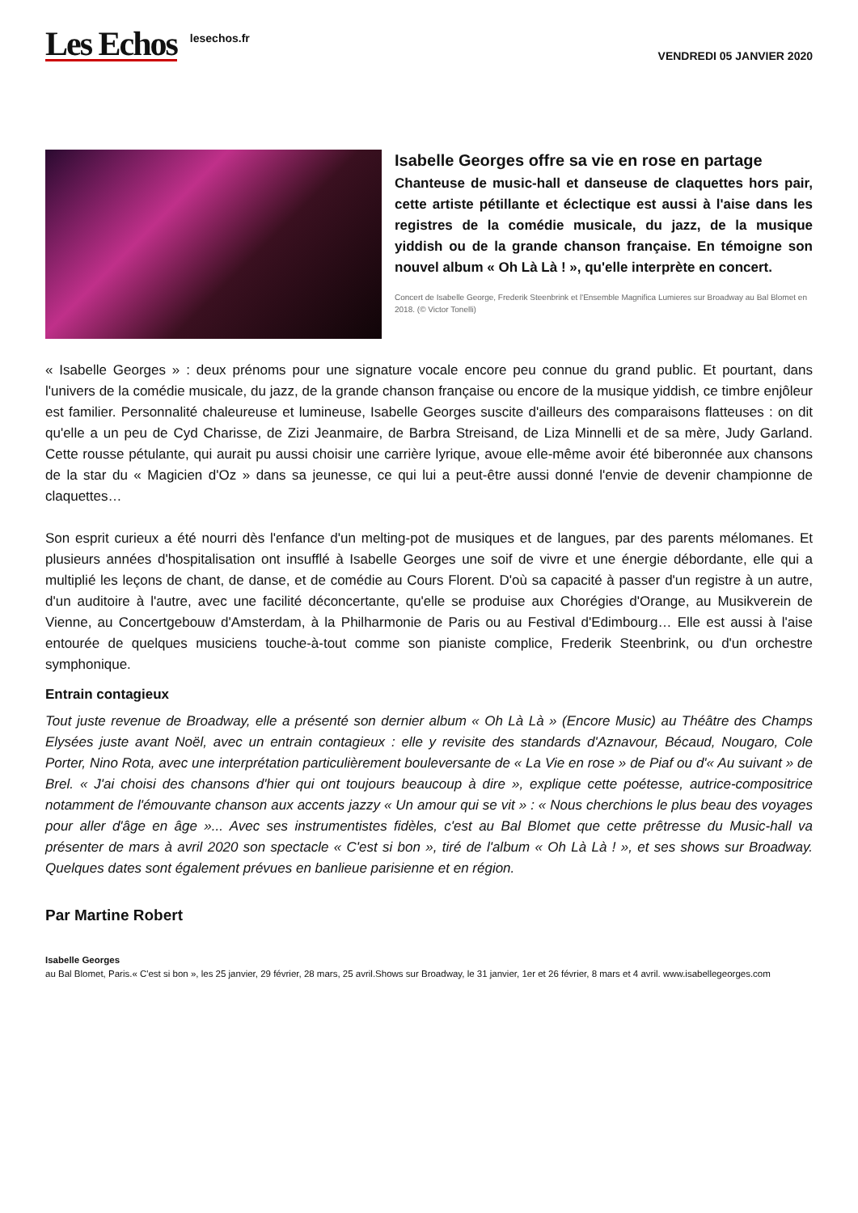Les Echos
lesechos.fr
VENDREDI 05 JANVIER 2020
Isabelle Georges offre sa vie en rose en partage
Chanteuse de music-hall et danseuse de claquettes hors pair, cette artiste pétillante et éclectique est aussi à l'aise dans les registres de la comédie musicale, du jazz, de la musique yiddish ou de la grande chanson française. En témoigne son nouvel album « Oh Là Là ! », qu'elle interprète en concert.
Concert de Isabelle George, Frederik Steenbrink et l'Ensemble Magnifica Lumieres sur Broadway au Bal Blomet en 2018. (© Victor Tonelli)
« Isabelle Georges » : deux prénoms pour une signature vocale encore peu connue du grand public. Et pourtant, dans l'univers de la comédie musicale, du jazz, de la grande chanson française ou encore de la musique yiddish, ce timbre enjôleur est familier. Personnalité chaleureuse et lumineuse, Isabelle Georges suscite d'ailleurs des comparaisons flatteuses : on dit qu'elle a un peu de Cyd Charisse, de Zizi Jeanmaire, de Barbra Streisand, de Liza Minnelli et de sa mère, Judy Garland. Cette rousse pétulante, qui aurait pu aussi choisir une carrière lyrique, avoue elle-même avoir été biberonnée aux chansons de la star du « Magicien d'Oz » dans sa jeunesse, ce qui lui a peut-être aussi donné l'envie de devenir championne de claquettes…
Son esprit curieux a été nourri dès l'enfance d'un melting-pot de musiques et de langues, par des parents mélomanes. Et plusieurs années d'hospitalisation ont insufflé à Isabelle Georges une soif de vivre et une énergie débordante, elle qui a multiplié les leçons de chant, de danse, et de comédie au Cours Florent. D'où sa capacité à passer d'un registre à un autre, d'un auditoire à l'autre, avec une facilité déconcertante, qu'elle se produise aux Chorégies d'Orange, au Musikverein de Vienne, au Concertgebouw d'Amsterdam, à la Philharmonie de Paris ou au Festival d'Edimbourg… Elle est aussi à l'aise entourée de quelques musiciens touche-à-tout comme son pianiste complice, Frederik Steenbrink, ou d'un orchestre symphonique.
Entrain contagieux
Tout juste revenue de Broadway, elle a présenté son dernier album « Oh Là Là » (Encore Music) au Théâtre des Champs Elysées juste avant Noël, avec un entrain contagieux : elle y revisite des standards d'Aznavour, Bécaud, Nougaro, Cole Porter, Nino Rota, avec une interprétation particulièrement bouleversante de « La Vie en rose » de Piaf ou d'« Au suivant » de Brel. « J'ai choisi des chansons d'hier qui ont toujours beaucoup à dire », explique cette poétesse, autrice-compositrice notamment de l'émouvante chanson aux accents jazzy « Un amour qui se vit » : « Nous cherchions le plus beau des voyages pour aller d'âge en âge »... Avec ses instrumentistes fidèles, c'est au Bal Blomet que cette prêtresse du Music-hall va présenter de mars à avril 2020 son spectacle « C'est si bon », tiré de l'album « Oh Là Là ! », et ses shows sur Broadway. Quelques dates sont également prévues en banlieue parisienne et en région.
Par Martine Robert
Isabelle Georges
au Bal Blomet, Paris.« C'est si bon », les 25 janvier, 29 février, 28 mars, 25 avril.Shows sur Broadway, le 31 janvier, 1er et 26 février, 8 mars et 4 avril. www.isabellegeorges.com